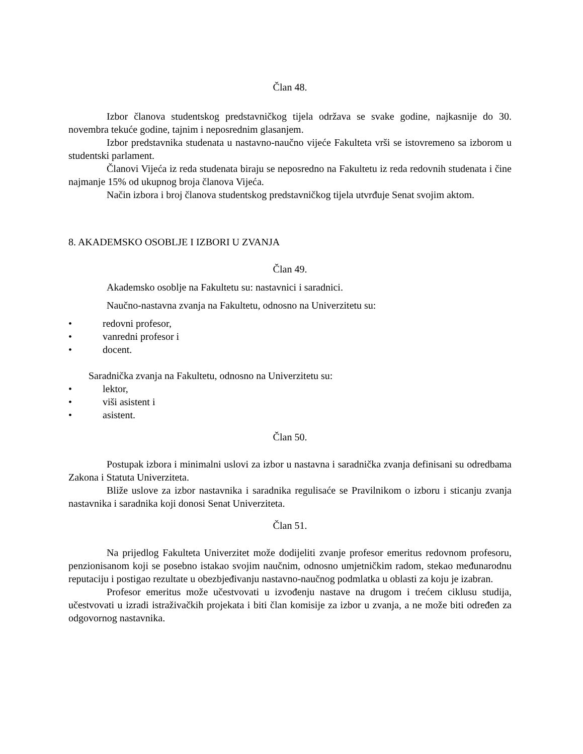Član 48.
Izbor članova studentskog predstavničkog tijela održava se svake godine, najkasnije do 30. novembra tekuće godine, tajnim i neposrednim glasanjem.
Izbor predstavnika studenata u nastavno-naučno vijeće Fakulteta vrši se istovremeno sa izborom u studentski parlament.
Članovi Vijeća iz reda studenata biraju se neposredno na Fakultetu iz reda redovnih studenata i čine najmanje 15% od ukupnog broja članova Vijeća.
Način izbora i broj članova studentskog predstavničkog tijela utvrđuje Senat svojim aktom.
8. AKADEMSKO OSOBLJE I IZBORI U ZVANJA
Član 49.
Akademsko osoblje na Fakultetu su: nastavnici i saradnici.
Naučno-nastavna zvanja na Fakultetu, odnosno na Univerzitetu su:
• redovni profesor,
• vanredni profesor i
• docent.
Saradnička zvanja na Fakultetu, odnosno na Univerzitetu su:
• lektor,
• viši asistent i
• asistent.
Član 50.
Postupak izbora i minimalni uslovi za izbor u nastavna i saradnička zvanja definisani su odredbama Zakona i Statuta Univerziteta.
Bliže uslove za izbor nastavnika i saradnika regulisaće se Pravilnikom o izboru i sticanju zvanja nastavnika i saradnika koji donosi Senat Univerziteta.
Član 51.
Na prijedlog Fakulteta Univerzitet može dodijeliti zvanje profesor emeritus redovnom profesoru, penzionisanom koji se posebno istakao svojim naučnim, odnosno umjetničkim radom, stekao međunarodnu reputaciju i postigao rezultate u obezbjeđivanju nastavno-naučnog podmlatka u oblasti za koju je izabran.
Profesor emeritus može učestvovati u izvođenju nastave na drugom i trećem ciklusu studija, učestvovati u izradi istraživačkih projekata i biti član komisije za izbor u zvanja, a ne može biti određen za odgovornog nastavnika.